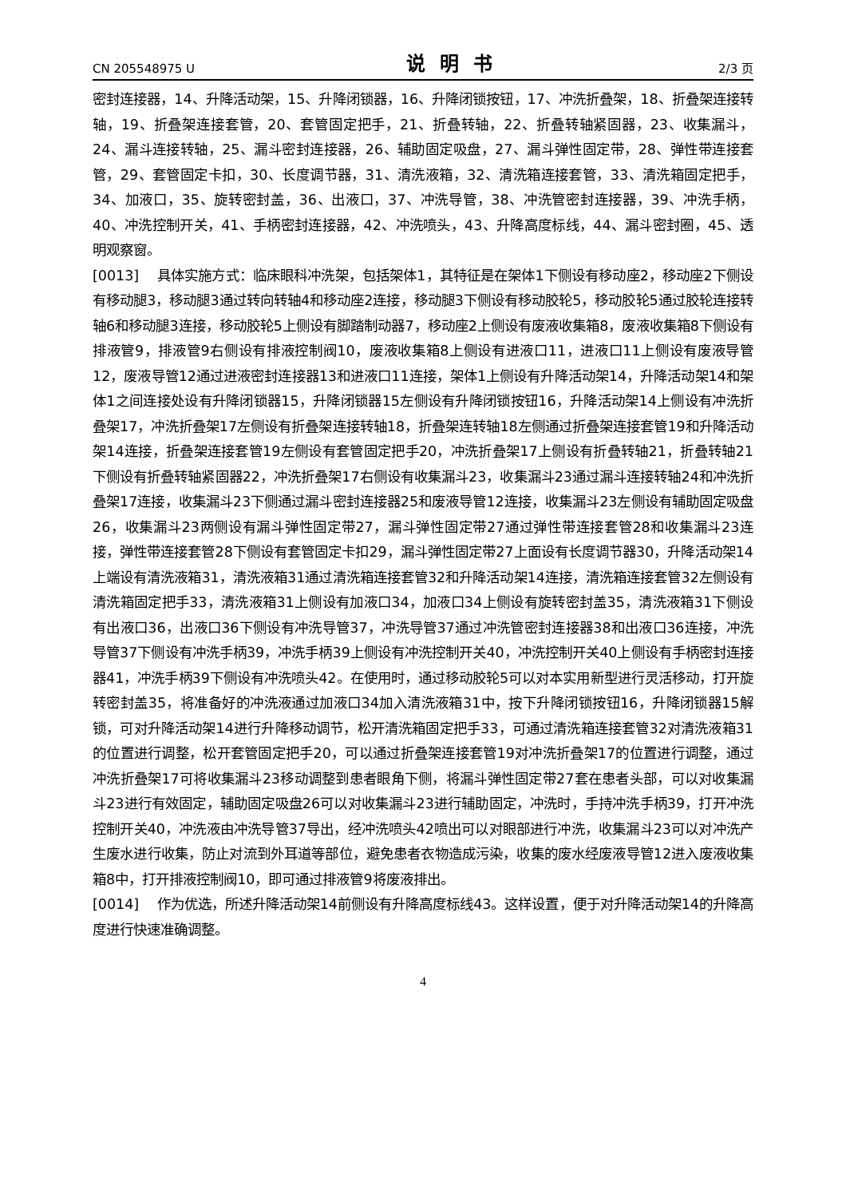CN 205548975 U 说明书 2/3 页
密封连接器，14、升降活动架，15、升降闭锁器，16、升降闭锁按钮，17、冲洗折叠架，18、折叠架连接转轴，19、折叠架连接套管，20、套管固定把手，21、折叠转轴，22、折叠转轴紧固器，23、收集漏斗，24、漏斗连接转轴，25、漏斗密封连接器，26、辅助固定吸盘，27、漏斗弹性固定带，28、弹性带连接套管，29、套管固定卡扣，30、长度调节器，31、清洗液箱，32、清洗箱连接套管，33、清洗箱固定把手，34、加液口，35、旋转密封盖，36、出液口，37、冲洗导管，38、冲洗管密封连接器，39、冲洗手柄，40、冲洗控制开关，41、手柄密封连接器，42、冲洗喷头，43、升降高度标线，44、漏斗密封圈，45、透明观察窗。
[0013] 具体实施方式：临床眼科冲洗架，包括架体1，其特征是在架体1下侧设有移动座2，移动座2下侧设有移动腿3，移动腿3通过转向转轴4和移动座2连接，移动腿3下侧设有移动胶轮5，移动胶轮5通过胶轮连接转轴6和移动腿3连接，移动胶轮5上侧设有脚踏制动器7，移动座2上侧设有废液收集箱8，废液收集箱8下侧设有排液管9，排液管9右侧设有排液控制阀10，废液收集箱8上侧设有进液口11，进液口11上侧设有废液导管12，废液导管12通过进液密封连接器13和进液口11连接，架体1上侧设有升降活动架14，升降活动架14和架体1之间连接处设有升降闭锁器15，升降闭锁器15左侧设有升降闭锁按钮16，升降活动架14上侧设有冲洗折叠架17，冲洗折叠架17左侧设有折叠架连接转轴18，折叠架连转轴18左侧通过折叠架连接套管19和升降活动架14连接，折叠架连接套管19左侧设有套管固定把手20，冲洗折叠架17上侧设有折叠转轴21，折叠转轴21下侧设有折叠转轴紧固器22，冲洗折叠架17右侧设有收集漏斗23，收集漏斗23通过漏斗连接转轴24和冲洗折叠架17连接，收集漏斗23下侧通过漏斗密封连接器25和废液导管12连接，收集漏斗23左侧设有辅助固定吸盘26，收集漏斗23两侧设有漏斗弹性固定带27，漏斗弹性固定带27通过弹性带连接套管28和收集漏斗23连接，弹性带连接套管28下侧设有套管固定卡扣29，漏斗弹性固定带27上面设有长度调节器30，升降活动架14上端设有清洗液箱31，清洗液箱31通过清洗箱连接套管32和升降活动架14连接，清洗箱连接套管32左侧设有清洗箱固定把手33，清洗液箱31上侧设有加液口34，加液口34上侧设有旋转密封盖35，清洗液箱31下侧设有出液口36，出液口36下侧设有冲洗导管37，冲洗导管37通过冲洗管密封连接器38和出液口36连接，冲洗导管37下侧设有冲洗手柄39，冲洗手柄39上侧设有冲洗控制开关40，冲洗控制开关40上侧设有手柄密封连接器41，冲洗手柄39下侧设有冲洗喷头42。在使用时，通过移动胶轮5可以对本实用新型进行灵活移动，打开旋转密封盖35，将准备好的冲洗液通过加液口34加入清洗液箱31中，按下升降闭锁按钮16，升降闭锁器15解锁，可对升降活动架14进行升降移动调节，松开清洗箱固定把手33，可通过清洗箱连接套管32对清洗液箱31的位置进行调整，松开套管固定把手20，可以通过折叠架连接套管19对冲洗折叠架17的位置进行调整，通过冲洗折叠架17可将收集漏斗23移动调整到患者眼角下侧，将漏斗弹性固定带27套在患者头部，可以对收集漏斗23进行有效固定，辅助固定吸盘26可以对收集漏斗23进行辅助固定，冲洗时，手持冲洗手柄39，打开冲洗控制开关40，冲洗液由冲洗导管37导出，经冲洗喷头42喷出可以对眼部进行冲洗，收集漏斗23可以对冲洗产生废水进行收集，防止对流到外耳道等部位，避免患者衣物造成污染，收集的废水经废液导管12进入废液收集箱8中，打开排液控制阀10，即可通过排液管9将废液排出。
[0014] 作为优选，所述升降活动架14前侧设有升降高度标线43。这样设置，便于对升降活动架14的升降高度进行快速准确调整。
4